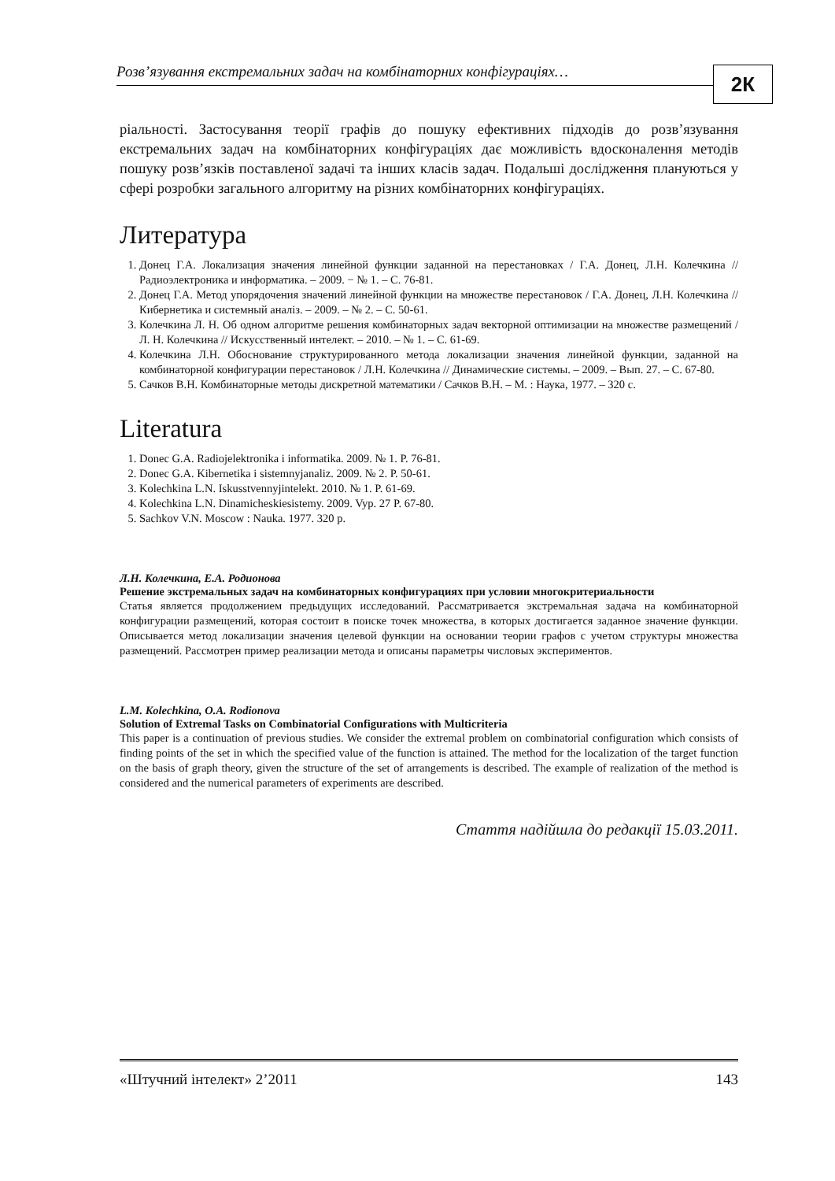Розв’язування екстремальних задач на комбінаторних конфігураціях… 2К
ріальності. Застосування теорії графів до пошуку ефективних підходів до розв’язування екстремальних задач на комбінаторних конфігураціях дає можливість вдосконалення методів пошуку розв’язків поставленої задачі та інших класів задач. Подальші дослідження плануються у сфері розробки загального алгоритму на різних комбінаторних конфігураціях.
Литература
1. Донец Г.А. Локализация значения линейной функции заданной на перестановках / Г.А. Донец, Л.Н. Колечкина // Радиоэлектроника и информатика. – 2009. − № 1. – С. 76-81.
2. Донец Г.А. Метод упорядочения значений линейной функции на множестве перестановок / Г.А. Донец, Л.Н. Колечкина // Кибернетика и системный аналіз. – 2009. – № 2. – С. 50-61.
3. Колечкина Л. Н. Об одном алгоритме решения комбинаторных задач векторной оптимизации на множестве размещений / Л. Н. Колечкина // Искусственный интелект. – 2010. – № 1. – С. 61-69.
4. Колечкина Л.Н. Обоснование структурированного метода локализации значения линейной функции, заданной на комбинаторной конфигурации перестановок / Л.Н. Колечкина // Динамические системы. – 2009. – Вып. 27. – С. 67-80.
5. Сачков В.Н. Комбинаторные методы дискретной математики / Сачков В.Н. – М. : Наука, 1977. – 320 с.
Literatura
1. Donec G.A. Radiojelektronika i informatika. 2009. № 1. P. 76-81.
2. Donec G.A. Kibernetika i sistemnyjanaliz. 2009. № 2. P. 50-61.
3. Kolechkina L.N. Iskusstvennyjintelekt. 2010. № 1. P. 61-69.
4. Kolechkina L.N. Dinamicheskiesistemy. 2009. Vyp. 27 P. 67-80.
5. Sachkov V.N. Moscow : Nauka. 1977. 320 p.
Л.Н. Колечкина, Е.А. Родионова
Решение экстремальных задач на комбинаторных конфигурациях при условии многокритериальности
Статья является продолжением предыдущих исследований. Рассматривается экстремальная задача на комбинаторной конфигурации размещений, которая состоит в поиске точек множества, в которых достигается заданное значение функции. Описывается метод локализации значения целевой функции на основании теории графов с учетом структуры множества размещений. Рассмотрен пример реализации метода и описаны параметры числовых экспериментов.
L.M. Kolechkina, O.A. Rodionova
Solution of Extremal Tasks on Combinatorial Configurations with Multicriteria
This paper is a continuation of previous studies. We consider the extremal problem on combinatorial configuration which consists of finding points of the set in which the specified value of the function is attained. The method for the localization of the target function on the basis of graph theory, given the structure of the set of arrangements is described. The example of realization of the method is considered and the numerical parameters of experiments are described.
Стаття надійшла до редакції 15.03.2011.
«Штучний інтелект» 2’2011 143